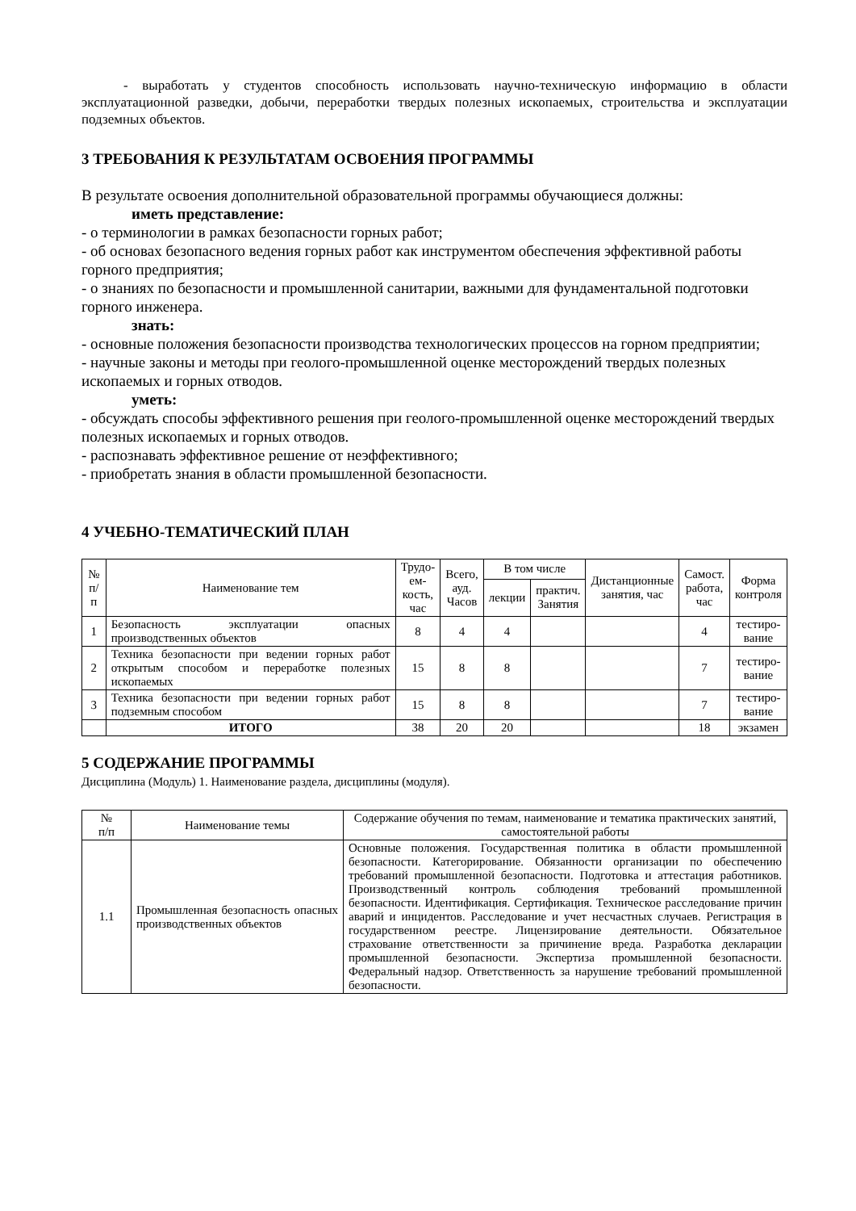- выработать у студентов способность использовать научно-техническую информацию в области эксплуатационной разведки, добычи, переработки твердых полезных ископаемых, строительства и эксплуатации подземных объектов.
3 ТРЕБОВАНИЯ К РЕЗУЛЬТАТАМ ОСВОЕНИЯ ПРОГРАММЫ
В результате освоения дополнительной образовательной программы обучающиеся должны:
иметь представление:
- о терминологии в рамках безопасности горных работ;
- об основах безопасного ведения горных работ как инструментом обеспечения эффективной работы горного предприятия;
- о знаниях по безопасности и промышленной санитарии, важными для фундаментальной подготовки горного инженера.
знать:
- основные положения безопасности производства технологических процессов на горном предприятии;
- научные законы и методы при геолого-промышленной оценке месторождений твердых полезных ископаемых и горных отводов.
уметь:
- обсуждать способы эффективного решения при геолого-промышленной оценке месторождений твердых полезных ископаемых и горных отводов.
- распознавать эффективное решение от неэффективного;
- приобретать знания в области промышленной безопасности.
4 УЧЕБНО-ТЕМАТИЧЕСКИЙ ПЛАН
| № п/п | Наименование тем | Трудо- ем- кость, час | Всего, ауд. Часов | В том числе | | Дистанционные занятия, час | Самост. работа, час | Форма контроля |
| --- | --- | --- | --- | --- | --- | --- | --- | --- |
| | | | | лекции | практич. Занятия | | | |
| 1 | Безопасность эксплуатации опасных производственных объектов | 8 | 4 | 4 | | | 4 | тестиро- вание |
| 2 | Техника безопасности при ведении горных работ открытым способом и переработке полезных ископаемых | 15 | 8 | 8 | | | 7 | тестиро- вание |
| 3 | Техника безопасности при ведении горных работ подземным способом | 15 | 8 | 8 | | | 7 | тестиро- вание |
| | ИТОГО | 38 | 20 | 20 | | | 18 | экзамен |
5 СОДЕРЖАНИЕ ПРОГРАММЫ
Дисциплина (Модуль) 1. Наименование раздела, дисциплины (модуля).
| № п/п | Наименование темы | Содержание обучения по темам, наименование и тематика практических занятий, самостоятельной работы |
| --- | --- | --- |
| 1.1 | Промышленная безопасность опасных производственных объектов | Основные положения. Государственная политика в области промышленной безопасности. Категорирование. Обязанности организации по обеспечению требований промышленной безопасности. Подготовка и аттестация работников. Производственный контроль соблюдения требований промышленной безопасности. Идентификация. Сертификация. Техническое расследование причин аварий и инцидентов. Расследование и учет несчастных случаев. Регистрация в государственном реестре. Лицензирование деятельности. Обязательное страхование ответственности за причинение вреда. Разработка декларации промышленной безопасности. Экспертиза промышленной безопасности. Федеральный надзор. Ответственность за нарушение требований промышленной безопасности. |